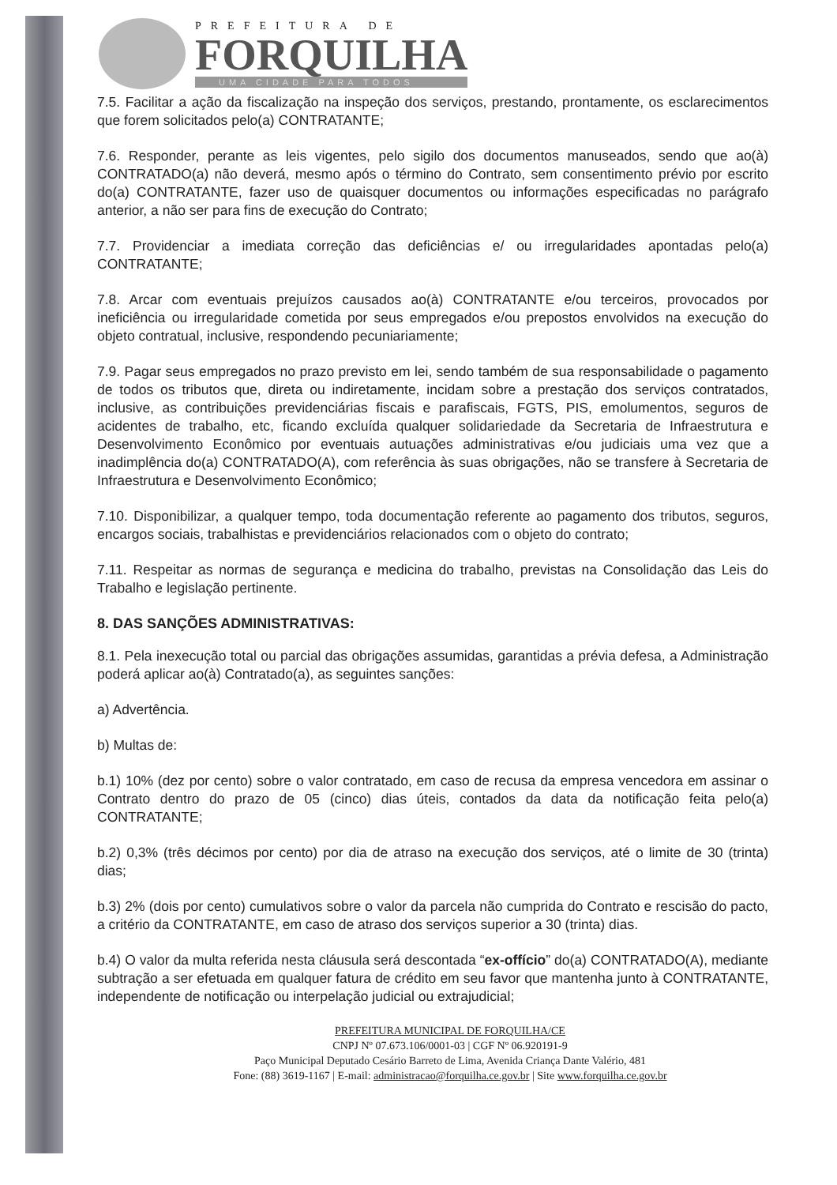PREFEITURA DE
FORQUILHA
UMA CIDADE PARA TODOS
7.5. Facilitar a ação da fiscalização na inspeção dos serviços, prestando, prontamente, os esclarecimentos que forem solicitados pelo(a) CONTRATANTE;
7.6. Responder, perante as leis vigentes, pelo sigilo dos documentos manuseados, sendo que ao(à) CONTRATADO(a) não deverá, mesmo após o término do Contrato, sem consentimento prévio por escrito do(a) CONTRATANTE, fazer uso de quaisquer documentos ou informações especificadas no parágrafo anterior, a não ser para fins de execução do Contrato;
7.7. Providenciar a imediata correção das deficiências e/ ou irregularidades apontadas pelo(a) CONTRATANTE;
7.8. Arcar com eventuais prejuízos causados ao(à) CONTRATANTE e/ou terceiros, provocados por ineficiência ou irregularidade cometida por seus empregados e/ou prepostos envolvidos na execução do objeto contratual, inclusive, respondendo pecuniariamente;
7.9. Pagar seus empregados no prazo previsto em lei, sendo também de sua responsabilidade o pagamento de todos os tributos que, direta ou indiretamente, incidam sobre a prestação dos serviços contratados, inclusive, as contribuições previdenciárias fiscais e parafiscais, FGTS, PIS, emolumentos, seguros de acidentes de trabalho, etc, ficando excluída qualquer solidariedade da Secretaria de Infraestrutura e Desenvolvimento Econômico por eventuais autuações administrativas e/ou judiciais uma vez que a inadimplência do(a) CONTRATADO(A), com referência às suas obrigações, não se transfere à Secretaria de Infraestrutura e Desenvolvimento Econômico;
7.10. Disponibilizar, a qualquer tempo, toda documentação referente ao pagamento dos tributos, seguros, encargos sociais, trabalhistas e previdenciários relacionados com o objeto do contrato;
7.11. Respeitar as normas de segurança e medicina do trabalho, previstas na Consolidação das Leis do Trabalho e legislação pertinente.
8. DAS SANÇÕES ADMINISTRATIVAS:
8.1. Pela inexecução total ou parcial das obrigações assumidas, garantidas a prévia defesa, a Administração poderá aplicar ao(à) Contratado(a), as seguintes sanções:
a) Advertência.
b) Multas de:
b.1) 10% (dez por cento) sobre o valor contratado, em caso de recusa da empresa vencedora em assinar o Contrato dentro do prazo de 05 (cinco) dias úteis, contados da data da notificação feita pelo(a) CONTRATANTE;
b.2) 0,3% (três décimos por cento) por dia de atraso na execução dos serviços, até o limite de 30 (trinta) dias;
b.3) 2% (dois por cento) cumulativos sobre o valor da parcela não cumprida do Contrato e rescisão do pacto, a critério da CONTRATANTE, em caso de atraso dos serviços superior a 30 (trinta) dias.
b.4) O valor da multa referida nesta cláusula será descontada “ex-offício” do(a) CONTRATADO(A), mediante subtração a ser efetuada em qualquer fatura de crédito em seu favor que mantenha junto à CONTRATANTE, independente de notificação ou interpelação judicial ou extrajudicial;
PREFEITURA MUNICIPAL DE FORQUILHA/CE
CNPJ Nº 07.673.106/0001-03 | CGF Nº 06.920191-9
Paço Municipal Deputado Cesário Barreto de Lima, Avenida Criança Dante Valério, 481
Fone: (88) 3619-1167 | E-mail: administracao@forquilha.ce.gov.br | Site www.forquilha.ce.gov.br